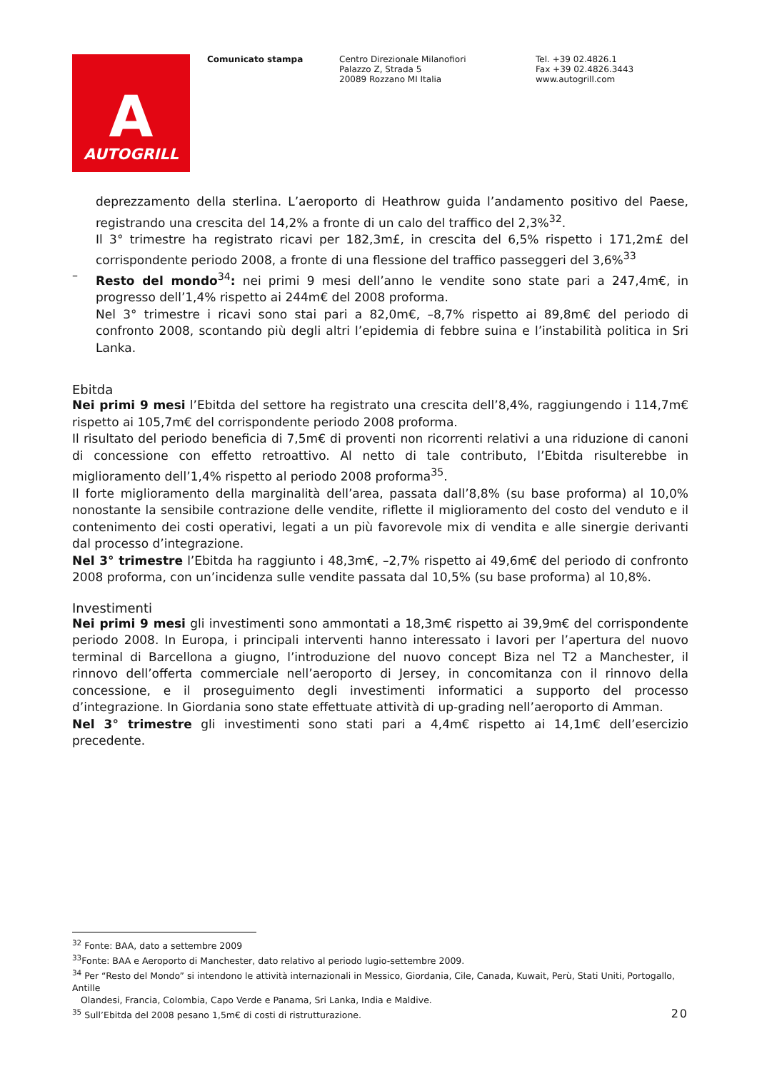A
AUTOGRILL
Comunicato stampa Centro Direzionale Milanofiori
Palazzo Z, Strada 5
20089 Rozzano MI Italia
Tel. +39 02.4826.1
Fax +39 02.4826.3443
www.autogrill.com
deprezzamento della sterlina. L’aeroporto di Heathrow guida l’andamento positivo del Paese, registrando una crescita del 14,2% a fronte di un calo del traffico del 2,3%<sup>32</sup>.
Il 3° trimestre ha registrato ricavi per 182,3m£, in crescita del 6,5% rispetto i 171,2m£ del corrispondente periodo 2008, a fronte di una flessione del traffico passeggeri del 3,6%<sup>33</sup>
–
Resto del mondo<sup>34</sup>: nei primi 9 mesi dell’anno le vendite sono state pari a 247,4m€, in progresso dell’1,4% rispetto ai 244m€ del 2008 proforma.
Nel 3° trimestre i ricavi sono stai pari a 82,0m€, –8,7% rispetto ai 89,8m€ del periodo di confronto 2008, scontando più degli altri l’epidemia di febbre suina e l’instabilità politica in Sri Lanka.
Ebitda
Nei primi 9 mesi l’Ebitda del settore ha registrato una crescita dell’8,4%, raggiungendo i 114,7m€ rispetto ai 105,7m€ del corrispondente periodo 2008 proforma.
Il risultato del periodo beneficia di 7,5m€ di proventi non ricorrenti relativi a una riduzione di canoni di concessione con effetto retroattivo. Al netto di tale contributo, l’Ebitda risulterebbe in miglioramento dell’1,4% rispetto al periodo 2008 proforma<sup>35</sup>.
Il forte miglioramento della marginalità dell’area, passata dall’8,8% (su base proforma) al 10,0% nonostante la sensibile contrazione delle vendite, riflette il miglioramento del costo del venduto e il contenimento dei costi operativi, legati a un più favorevole mix di vendita e alle sinergie derivanti dal processo d’integrazione.
Nel 3° trimestre l’Ebitda ha raggiunto i 48,3m€, –2,7% rispetto ai 49,6m€ del periodo di confronto 2008 proforma, con un’incidenza sulle vendite passata dal 10,5% (su base proforma) al 10,8%.
Investimenti
Nei primi 9 mesi gli investimenti sono ammontati a 18,3m€ rispetto ai 39,9m€ del corrispondente periodo 2008. In Europa, i principali interventi hanno interessato i lavori per l’apertura del nuovo terminal di Barcellona a giugno, l’introduzione del nuovo concept Biza nel T2 a Manchester, il rinnovo dell’offerta commerciale nell’aeroporto di Jersey, in concomitanza con il rinnovo della concessione, e il proseguimento degli investimenti informatici a supporto del processo d’integrazione. In Giordania sono state effettuate attività di up-grading nell’aeroporto di Amman.
Nel 3° trimestre gli investimenti sono stati pari a 4,4m€ rispetto ai 14,1m€ dell’esercizio precedente.
<sup>32</sup> Fonte: BAA, dato a settembre 2009
<sup>33</sup> Fonte: BAA e Aeroporto di Manchester, dato relativo al periodo lugio-settembre 2009.
<sup>34</sup> Per “Resto del Mondo” si intendono le attività internazionali in Messico, Giordania, Cile, Canada, Kuwait, Perù, Stati Uniti, Portogallo, Antille
Olandesi, Francia, Colombia, Capo Verde e Panama, Sri Lanka, India e Maldive.
<sup>35</sup> Sull’Ebitda del 2008 pesano 1,5m€ di costi di ristrutturazione.
20